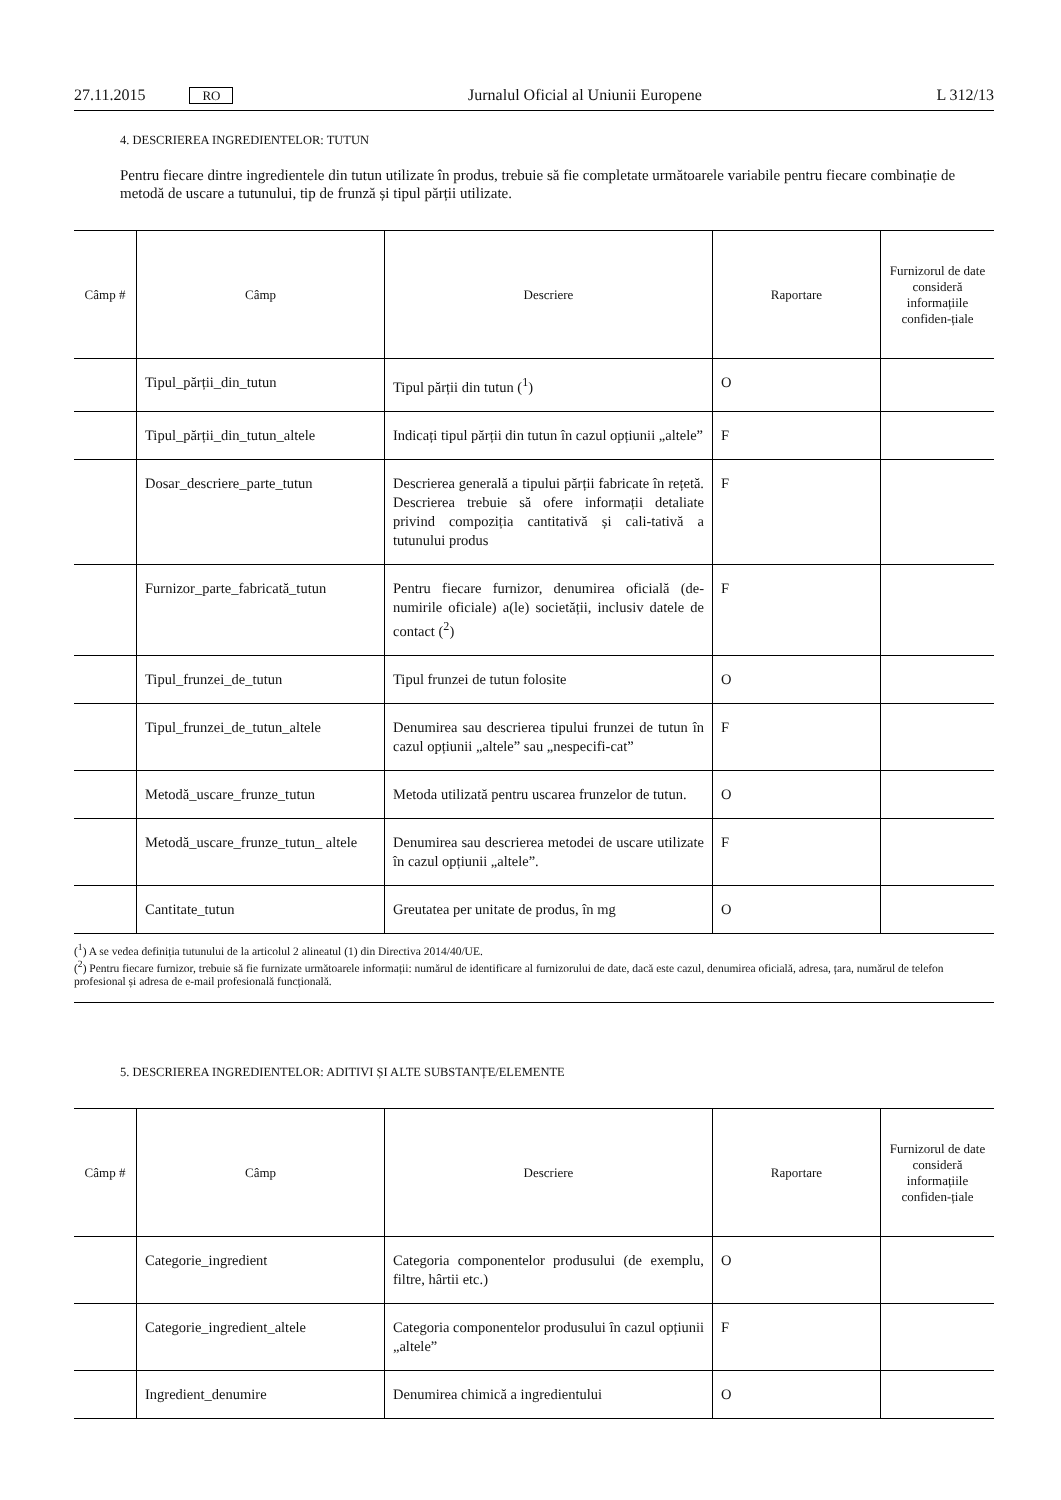27.11.2015 RO Jurnalul Oficial al Uniunii Europene L 312/13
4. DESCRIEREA INGREDIENTELOR: TUTUN
Pentru fiecare dintre ingredientele din tutun utilizate în produs, trebuie să fie completate următoarele variabile pentru fiecare combinație de metodă de uscare a tutunului, tip de frunză și tipul părții utilizate.
| Câmp # | Câmp | Descriere | Raportare | Furnizorul de date consideră informațiile confiden-țiale |
| --- | --- | --- | --- | --- |
| | Tipul_părții_din_tutun | Tipul părții din tutun (<sup>1</sup>) | O | |
| | Tipul_părții_din_tutun_altele | Indicați tipul părții din tutun în cazul opțiunii „altele” | F | |
| | Dosar_descriere_parte_tutun | Descrierea generală a tipului părții fabricate în rețetă. Descrierea trebuie să ofere informații detaliate privind compoziția cantitativă și cali-tativă a tutunului produs | F | |
| | Furnizor_parte_fabricată_tutun | Pentru fiecare furnizor, denumirea oficială (de-numirile oficiale) a(le) societății, inclusiv datele de contact (<sup>2</sup>) | F | |
| | Tipul_frunzei_de_tutun | Tipul frunzei de tutun folosite | O | |
| | Tipul_frunzei_de_tutun_altele | Denumirea sau descrierea tipului frunzei de tutun în cazul opțiunii „altele” sau „nespecifi-cat” | F | |
| | Metodă_uscare_frunze_tutun | Metoda utilizată pentru uscarea frunzelor de tutun. | O | |
| | Metodă_uscare_frunze_tutun_ altele | Denumirea sau descrierea metodei de uscare utilizate în cazul opțiunii „altele”. | F | |
| | Cantitate_tutun | Greutatea per unitate de produs, în mg | O | |
(<sup>1</sup>) A se vedea definiția tutunului de la articolul 2 alineatul (1) din Directiva 2014/40/UE.
(<sup>2</sup>) Pentru fiecare furnizor, trebuie să fie furnizate următoarele informații: numărul de identificare al furnizorului de date, dacă este cazul, denumirea oficială, adresa, țara, numărul de telefon profesional și adresa de e-mail profesională funcțională.
5. DESCRIEREA INGREDIENTELOR: ADITIVI ȘI ALTE SUBSTANȚE/ELEMENTE
| Câmp # | Câmp | Descriere | Raportare | Furnizorul de date consideră informațiile confiden-țiale |
| --- | --- | --- | --- | --- |
| | Categorie_ingredient | Categoria componentelor produsului (de exemplu, filtre, hârtii etc.) | O | |
| | Categorie_ingredient_altele | Categoria componentelor produsului în cazul opțiunii „altele” | F | |
| | Ingredient_denumire | Denumirea chimică a ingredientului | O | |